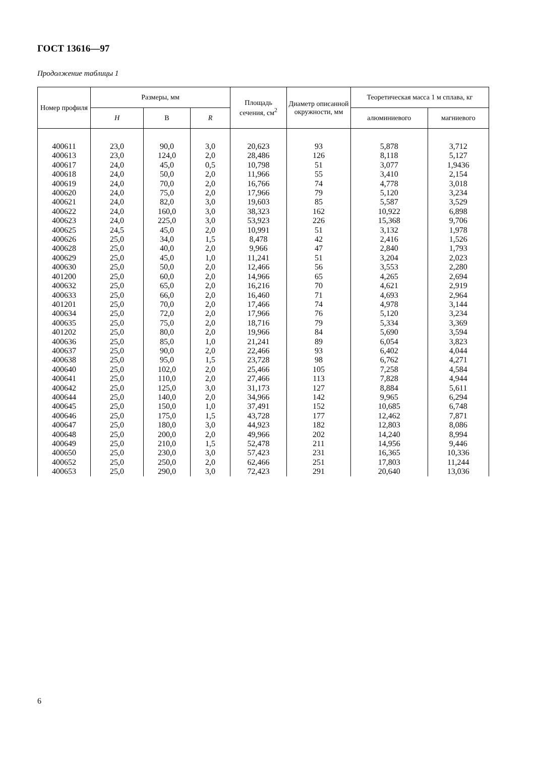ГОСТ 13616—97
Продолжение таблицы 1
| Номер профиля | Размеры, мм | | | Площадь сечения, см<sup>2</sup> | Диаметр описанной окружности, мм | Теоретическая масса 1 м сплава, кг | |
| --- | --- | --- | --- | --- | --- | --- | --- |
| | H | В | R | | | алюминиевого | магниевого |
| 400611 | 23,0 | 90,0 | 3,0 | 20,623 | 93 | 5,878 | 3,712 |
| 400613 | 23,0 | 124,0 | 2,0 | 28,486 | 126 | 8,118 | 5,127 |
| 400617 | 24,0 | 45,0 | 0,5 | 10,798 | 51 | 3,077 | 1,9436 |
| 400618 | 24,0 | 50,0 | 2,0 | 11,966 | 55 | 3,410 | 2,154 |
| 400619 | 24,0 | 70,0 | 2,0 | 16,766 | 74 | 4,778 | 3,018 |
| 400620 | 24,0 | 75,0 | 2,0 | 17,966 | 79 | 5,120 | 3,234 |
| 400621 | 24,0 | 82,0 | 3,0 | 19,603 | 85 | 5,587 | 3,529 |
| 400622 | 24,0 | 160,0 | 3,0 | 38,323 | 162 | 10,922 | 6,898 |
| 400623 | 24,0 | 225,0 | 3,0 | 53,923 | 226 | 15,368 | 9,706 |
| 400625 | 24,5 | 45,0 | 2,0 | 10,991 | 51 | 3,132 | 1,978 |
| 400626 | 25,0 | 34,0 | 1,5 | 8,478 | 42 | 2,416 | 1,526 |
| 400628 | 25,0 | 40,0 | 2,0 | 9,966 | 47 | 2,840 | 1,793 |
| 400629 | 25,0 | 45,0 | 1,0 | 11,241 | 51 | 3,204 | 2,023 |
| 400630 | 25,0 | 50,0 | 2,0 | 12,466 | 56 | 3,553 | 2,280 |
| 401200 | 25,0 | 60,0 | 2,0 | 14,966 | 65 | 4,265 | 2,694 |
| 400632 | 25,0 | 65,0 | 2,0 | 16,216 | 70 | 4,621 | 2,919 |
| 400633 | 25,0 | 66,0 | 2,0 | 16,460 | 71 | 4,693 | 2,964 |
| 401201 | 25,0 | 70,0 | 2,0 | 17,466 | 74 | 4,978 | 3,144 |
| 400634 | 25,0 | 72,0 | 2,0 | 17,966 | 76 | 5,120 | 3,234 |
| 400635 | 25,0 | 75,0 | 2,0 | 18,716 | 79 | 5,334 | 3,369 |
| 401202 | 25,0 | 80,0 | 2,0 | 19,966 | 84 | 5,690 | 3,594 |
| 400636 | 25,0 | 85,0 | 1,0 | 21,241 | 89 | 6,054 | 3,823 |
| 400637 | 25,0 | 90,0 | 2,0 | 22,466 | 93 | 6,402 | 4,044 |
| 400638 | 25,0 | 95,0 | 1,5 | 23,728 | 98 | 6,762 | 4,271 |
| 400640 | 25,0 | 102,0 | 2,0 | 25,466 | 105 | 7,258 | 4,584 |
| 400641 | 25,0 | 110,0 | 2,0 | 27,466 | 113 | 7,828 | 4,944 |
| 400642 | 25,0 | 125,0 | 3,0 | 31,173 | 127 | 8,884 | 5,611 |
| 400644 | 25,0 | 140,0 | 2,0 | 34,966 | 142 | 9,965 | 6,294 |
| 400645 | 25,0 | 150,0 | 1,0 | 37,491 | 152 | 10,685 | 6,748 |
| 400646 | 25,0 | 175,0 | 1,5 | 43,728 | 177 | 12,462 | 7,871 |
| 400647 | 25,0 | 180,0 | 3,0 | 44,923 | 182 | 12,803 | 8,086 |
| 400648 | 25,0 | 200,0 | 2,0 | 49,966 | 202 | 14,240 | 8,994 |
| 400649 | 25,0 | 210,0 | 1,5 | 52,478 | 211 | 14,956 | 9,446 |
| 400650 | 25,0 | 230,0 | 3,0 | 57,423 | 231 | 16,365 | 10,336 |
| 400652 | 25,0 | 250,0 | 2,0 | 62,466 | 251 | 17,803 | 11,244 |
| 400653 | 25,0 | 290,0 | 3,0 | 72,423 | 291 | 20,640 | 13,036 |
6